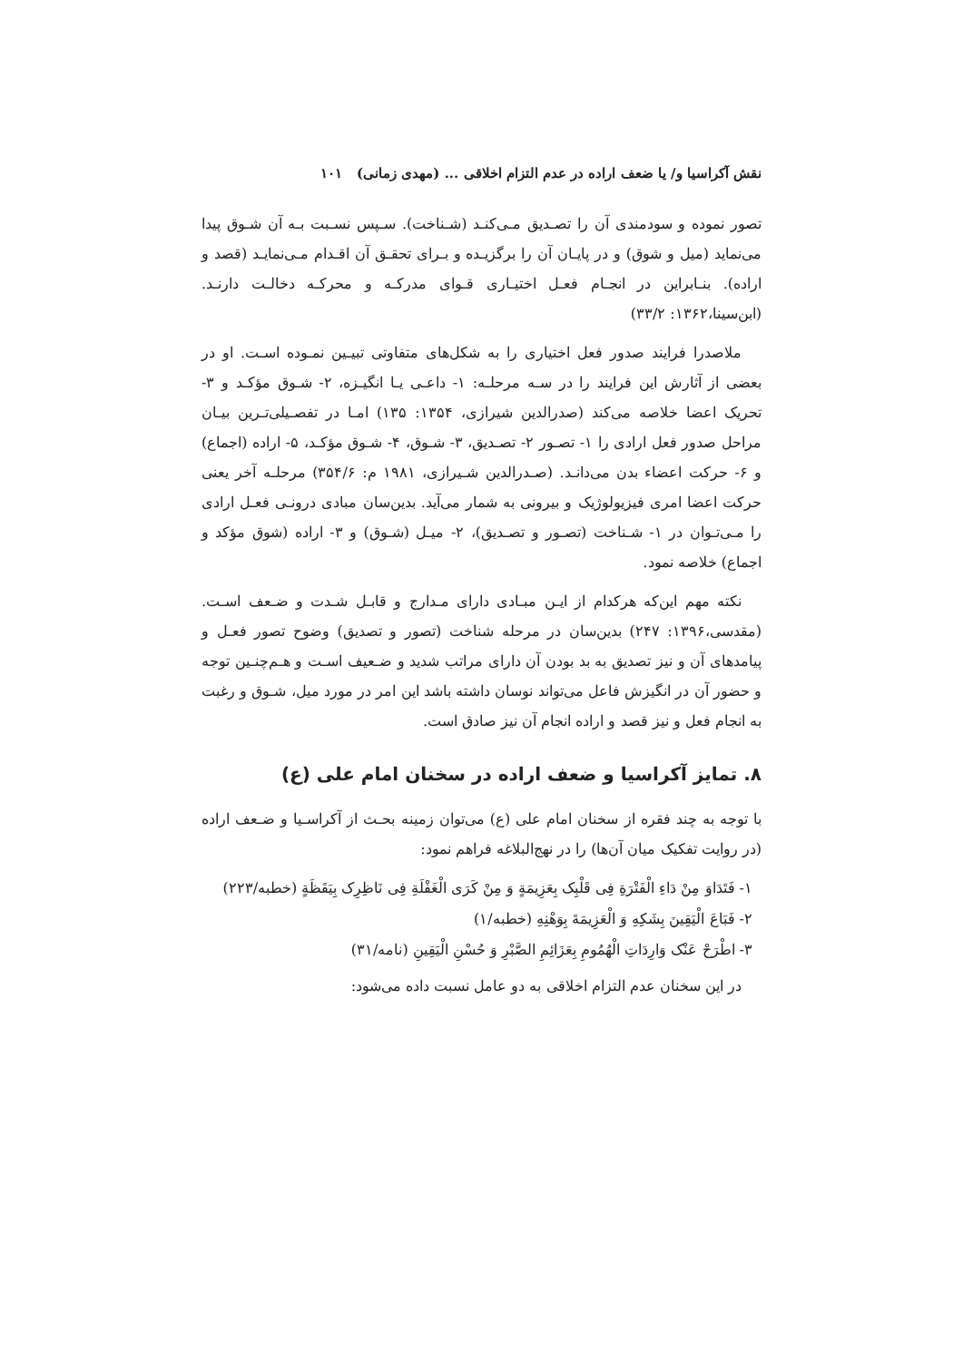نقش آکراسیا و/ یا ضعف اراده در عدم التزام اخلاقی ... (مهدی زمانی) ۱۰۱
تصور نموده و سودمندی آن را تصـدیق مـی‌کنـد (شـناخت). سـپس نسـبت بـه آن شـوق پیدا می‌نماید (میل و شوق) و در پایـان آن را برگزیـده و بـرای تحقـق آن اقـدام مـی‌نمایـد (قصد و اراده). بنـابراین در انجـام فعـل اختیـاری قـوای مدرکـه و محرکـه دخالـت دارنـد. (ابن‌سینا،۱۳۶۲: ۳۳/۲)
ملاصدرا فرایند صدور فعل اختیاری را به شکل‌های متفاوتی تبیـین نمـوده اسـت. او در بعضی از آثارش این فرایند را در سـه مرحلـه: ۱- داعـی یـا انگیـزه، ۲- شـوق مؤکـد و ۳- تحریک اعضا خلاصه می‌کند (صدرالدین شیرازی، ۱۳۵۴: ۱۳۵) امـا در تفصـیلی‌تـرین بیـان مراحل صدور فعل ارادی را ۱- تصـور ۲- تصـدیق، ۳- شـوق، ۴- شـوق مؤکـد، ۵- اراده (اجماع) و ۶- حرکت اعضاء بدن می‌دانـد. (صـدرالدین شـیرازی، ۱۹۸۱ م: ۳۵۴/۶) مرحلـه آخر یعنی حرکت اعضا امری فیزیولوژیک و بیرونی به شمار می‌آید. بدین‌سان مبادی درونـی فعـل ارادی را مـی‌تـوان در ۱- شـناخت (تصـور و تصـدیق)، ۲- میـل (شـوق) و ۳- اراده (شوق مؤکد و اجماع) خلاصه نمود.
نکته مهم این‌که هرکدام از ایـن مبـادی دارای مـدارج و قابـل شـدت و ضـعف اسـت. (مقدسی،۱۳۹۶: ۲۴۷) بدین‌سان در مرحله شناخت (تصور و تصدیق) وضوح تصور فعـل و پیامدهای آن و نیز تصدیق به بد بودن آن دارای مراتب شدید و ضـعیف اسـت و هـم‌چنـین توجه و حضور آن در انگیزش فاعل می‌تواند نوسان داشته باشد این امر در مورد میل، شـوق و رغبت به انجام فعل و نیز قصد و اراده انجام آن نیز صادق است.
۸. تمایز آکراسیا و ضعف اراده در سخنان امام علی (ع)
با توجه به چند فقره از سخنان امام علی (ع) می‌توان زمینه بحـث از آکراسـیا و ضـعف اراده (در روایت تفکیک میان آن‌ها) را در نهج‌البلاغه فراهم نمود:
۱- فَتَدَاوَ مِنْ دَاءِ الْفَتْرَةِ فِی قَلْبِک بِعَزِیمَةٍ وَ مِنْ کَرَی الْغَفْلَةِ فِی نَاظِرِک بِیَقَظَةٍ (خطبه/۲۲۳)
۲- فَبَاعَ الْیَقِینَ بِشَکِهِ وَ الْعَزِیمَةَ بِوَهْنِهِ (خطبه/۱)
۳- اطْرَحْ عَنْک وَارِدَاتِ الْهُمُومِ بِعَزَائِمِ الصَّبْرِ وَ حُسْنِ الْیَقِینِ (نامه/۳۱)
در این سخنان عدم التزام اخلاقی به دو عامل نسبت داده می‌شود: